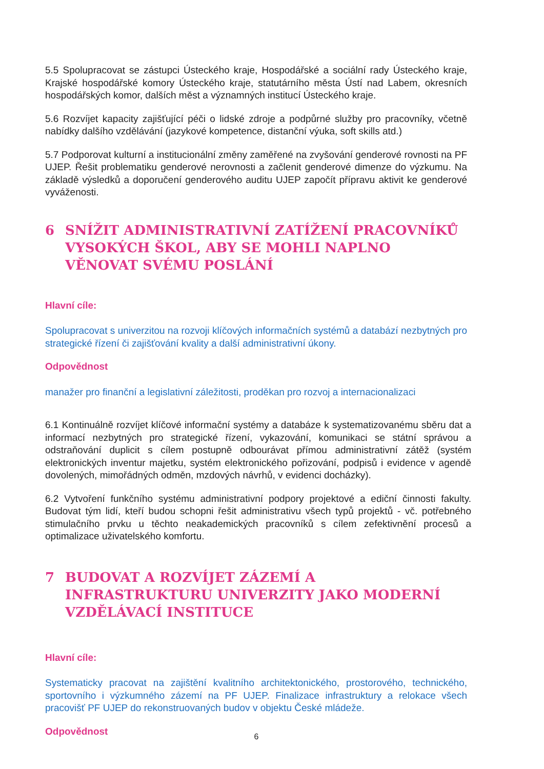5.5 Spolupracovat se zástupci Ústeckého kraje, Hospodářské a sociální rady Ústeckého kraje, Krajské hospodářské komory Ústeckého kraje, statutárního města Ústí nad Labem, okresních hospodářských komor, dalších měst a významných institucí Ústeckého kraje.
5.6 Rozvíjet kapacity zajišťující péči o lidské zdroje a podpůrné služby pro pracovníky, včetně nabídky dalšího vzdělávání (jazykové kompetence, distanční výuka, soft skills atd.)
5.7 Podporovat kulturní a institucionální změny zaměřené na zvyšování genderové rovnosti na PF UJEP. Řešit problematiku genderové nerovnosti a začlenit genderové dimenze do výzkumu. Na základě výsledků a doporučení genderového auditu UJEP započít přípravu aktivit ke genderové vyváženosti.
6 SNÍŽIT ADMINISTRATIVNÍ ZATÍŽENÍ PRACOVNÍKŮ VYSOKÝCH ŠKOL, ABY SE MOHLI NAPLNO VĚNOVAT SVÉMU POSLÁNÍ
Hlavní cíle:
Spolupracovat s univerzitou na rozvoji klíčových informačních systémů a databází nezbytných pro strategické řízení či zajišťování kvality a další administrativní úkony.
Odpovědnost
manažer pro finanční a legislativní záležitosti, proděkan pro rozvoj a internacionalizaci
6.1 Kontinuálně rozvíjet klíčové informační systémy a databáze k systematizovanému sběru dat a informací nezbytných pro strategické řízení, vykazování, komunikaci se státní správou a odstraňování duplicit s cílem postupně odbourávat přímou administrativní zátěž (systém elektronických inventur majetku, systém elektronického pořizování, podpisů i evidence v agendě dovolených, mimořádných odměn, mzdových návrhů, v evidenci docházky).
6.2 Vytvoření funkčního systému administrativní podpory projektové a ediční činnosti fakulty. Budovat tým lidí, kteří budou schopni řešit administrativu všech typů projektů - vč. potřebného stimulačního prvku u těchto neakademických pracovníků s cílem zefektivnění procesů a optimalizace uživatelského komfortu.
7 BUDOVAT A ROZVÍJET ZÁZEMÍ A INFRASTRUKTURU UNIVERZITY JAKO MODERNÍ VZDĚLÁVACÍ INSTITUCE
Hlavní cíle:
Systematicky pracovat na zajištění kvalitního architektonického, prostorového, technického, sportovního i výzkumného zázemí na PF UJEP. Finalizace infrastruktury a relokace všech pracovišť PF UJEP do rekonstruovaných budov v objektu České mládeže.
Odpovědnost
6